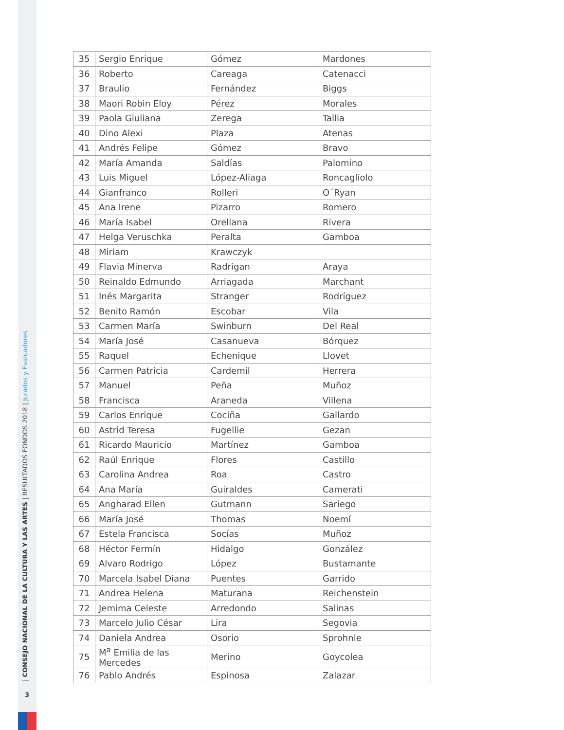| CONSEJO NACIONAL DE LA CULTURA Y LAS ARTES | RESULTADOS FONDOS 2018 | Jurados y Evaluadores
3
| 35 | Sergio Enrique | Gómez | Mardones |
| 36 | Roberto | Careaga | Catenacci |
| 37 | Braulio | Fernández | Biggs |
| 38 | Maori Robin Eloy | Pérez | Morales |
| 39 | Paola Giuliana | Zerega | Tallia |
| 40 | Dino Alexi | Plaza | Atenas |
| 41 | Andrés Felipe | Gómez | Bravo |
| 42 | María Amanda | Saldías | Palomino |
| 43 | Luis Miguel | López-Aliaga | Roncagliolo |
| 44 | Gianfranco | Rolleri | O´Ryan |
| 45 | Ana Irene | Pizarro | Romero |
| 46 | María Isabel | Orellana | Rivera |
| 47 | Helga Veruschka | Peralta | Gamboa |
| 48 | Miriam | Krawczyk | |
| 49 | Flavia Minerva | Radrigan | Araya |
| 50 | Reinaldo Edmundo | Arriagada | Marchant |
| 51 | Inés Margarita | Stranger | Rodríguez |
| 52 | Benito Ramón | Escobar | Vila |
| 53 | Carmen María | Swinburn | Del Real |
| 54 | María José | Casanueva | Bórquez |
| 55 | Raquel | Echenique | Llovet |
| 56 | Carmen Patricia | Cardemil | Herrera |
| 57 | Manuel | Peña | Muñoz |
| 58 | Francisca | Araneda | Villena |
| 59 | Carlos Enrique | Cociña | Gallardo |
| 60 | Astrid Teresa | Fugellie | Gezan |
| 61 | Ricardo Mauricio | Martínez | Gamboa |
| 62 | Raúl Enrique | Flores | Castillo |
| 63 | Carolina Andrea | Roa | Castro |
| 64 | Ana María | Guiraldes | Camerati |
| 65 | Angharad Ellen | Gutmann | Sariego |
| 66 | María José | Thomas | Noemí |
| 67 | Estela Francisca | Socías | Muñoz |
| 68 | Héctor Fermín | Hidalgo | González |
| 69 | Alvaro Rodrigo | López | Bustamante |
| 70 | Marcela Isabel Diana | Puentes | Garrido |
| 71 | Andrea Helena | Maturana | Reichenstein |
| 72 | Jemima Celeste | Arredondo | Salinas |
| 73 | Marcelo Julio César | Lira | Segovia |
| 74 | Daniela Andrea | Osorio | Sprohnle |
| 75 | M<sup>a</sup> Emilia de las Mercedes | Merino | Goycolea |
| 76 | Pablo Andrés | Espinosa | Zalazar |